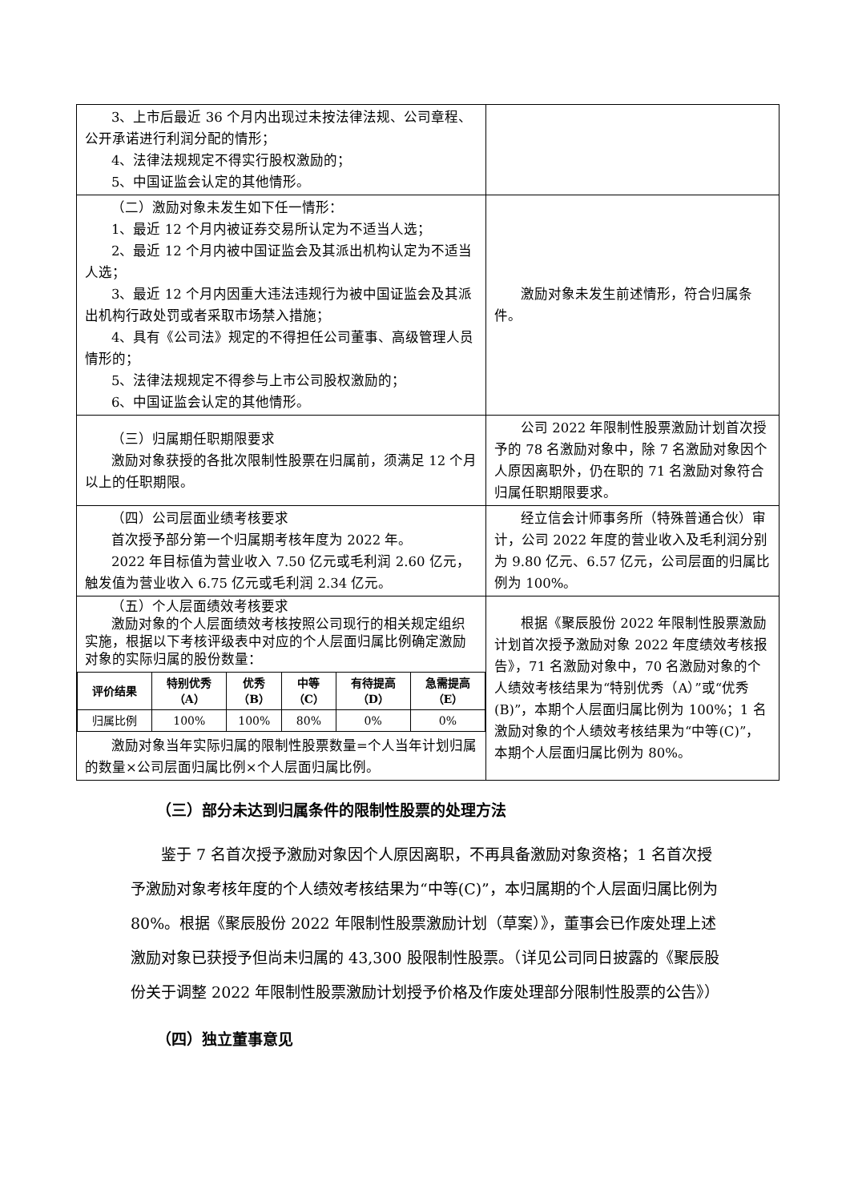| 3、上市后最近 36 个月内出现过未按法律法规、公司章程、公开承诺进行利润分配的情形； 4、法律法规规定不得实行股权激励的； 5、中国证监会认定的其他情形。 | |
| （二）激励对象未发生如下任一情形： 1、最近 12 个月内被证券交易所认定为不适当人选； 2、最近 12 个月内被中国证监会及其派出机构认定为不适当人选； 3、最近 12 个月内因重大违法违规行为被中国证监会及其派出机构行政处罚或者采取市场禁入措施； 4、具有《公司法》规定的不得担任公司董事、高级管理人员情形的； 5、法律法规规定不得参与上市公司股权激励的； 6、中国证监会认定的其他情形。 | 激励对象未发生前述情形，符合归属条件。 |
| （三）归属期任职期限要求 激励对象获授的各批次限制性股票在归属前，须满足 12 个月以上的任职期限。 | 公司 2022 年限制性股票激励计划首次授予的 78 名激励对象中，除 7 名激励对象因个人原因离职外，仍在职的 71 名激励对象符合归属任职期限要求。 |
| （四）公司层面业绩考核要求 首次授予部分第一个归属期考核年度为 2022 年。 2022 年目标值为营业收入 7.50 亿元或毛利润 2.60 亿元，触发值为营业收入 6.75 亿元或毛利润 2.34 亿元。 | 经立信会计师事务所（特殊普通合伙）审计，公司 2022 年度的营业收入及毛利润分别为 9.80 亿元、6.57 亿元，公司层面的归属比例为 100%。 |
| （五）个人层面绩效考核要求 激励对象的个人层面绩效考核按照公司现行的相关规定组织实施，根据以下考核评级表中对应的个人层面归属比例确定激励对象的实际归属的股份数量： / 评价结果 / 特别优秀 （A） / 优秀 （B） / 中等 （C） / 有待提高 （D） / 急需提高 （E） / / --- / --- / --- / --- / --- / --- / / 归属比例 / 100% / 100% / 80% / 0% / 0% / 激励对象当年实际归属的限制性股票数量=个人当年计划归属的数量×公司层面归属比例×个人层面归属比例。 | 根据《聚辰股份 2022 年限制性股票激励计划首次授予激励对象 2022 年度绩效考核报告》，71 名激励对象中，70 名激励对象的个人绩效考核结果为“特别优秀（A）”或“优秀(B)”，本期个人层面归属比例为 100%；1 名激励对象的个人绩效考核结果为“中等(C)”，本期个人层面归属比例为 80%。 |
（三）部分未达到归属条件的限制性股票的处理方法
鉴于 7 名首次授予激励对象因个人原因离职，不再具备激励对象资格；1 名首次授予激励对象考核年度的个人绩效考核结果为“中等(C)”，本归属期的个人层面归属比例为 80%。根据《聚辰股份 2022 年限制性股票激励计划（草案）》，董事会已作废处理上述激励对象已获授予但尚未归属的 43,300 股限制性股票。（详见公司同日披露的《聚辰股份关于调整 2022 年限制性股票激励计划授予价格及作废处理部分限制性股票的公告》）
（四）独立董事意见